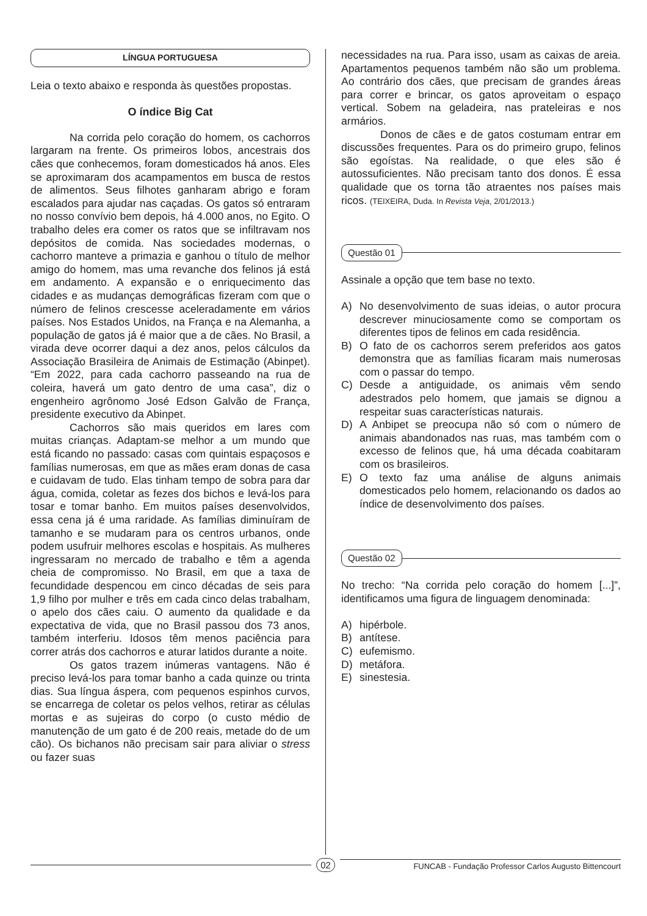LÍNGUA PORTUGUESA
Leia o texto abaixo e responda às questões propostas.
O índice Big Cat
Na corrida pelo coração do homem, os cachorros largaram na frente. Os primeiros lobos, ancestrais dos cães que conhecemos, foram domesticados há anos. Eles se aproximaram dos acampamentos em busca de restos de alimentos. Seus filhotes ganharam abrigo e foram escalados para ajudar nas caçadas. Os gatos só entraram no nosso convívio bem depois, há 4.000 anos, no Egito. O trabalho deles era comer os ratos que se infiltravam nos depósitos de comida. Nas sociedades modernas, o cachorro manteve a primazia e ganhou o título de melhor amigo do homem, mas uma revanche dos felinos já está em andamento. A expansão e o enriquecimento das cidades e as mudanças demográficas fizeram com que o número de felinos crescesse aceleradamente em vários países. Nos Estados Unidos, na França e na Alemanha, a população de gatos já é maior que a de cães. No Brasil, a virada deve ocorrer daqui a dez anos, pelos cálculos da Associação Brasileira de Animais de Estimação (Abinpet). “Em 2022, para cada cachorro passeando na rua de coleira, haverá um gato dentro de uma casa”, diz o engenheiro agrônomo José Edson Galvão de França, presidente executivo da Abinpet.
Cachorros são mais queridos em lares com muitas crianças. Adaptam-se melhor a um mundo que está ficando no passado: casas com quintais espaçosos e famílias numerosas, em que as mães eram donas de casa e cuidavam de tudo. Elas tinham tempo de sobra para dar água, comida, coletar as fezes dos bichos e levá-los para tosar e tomar banho. Em muitos países desenvolvidos, essa cena já é uma raridade. As famílias diminuíram de tamanho e se mudaram para os centros urbanos, onde podem usufruir melhores escolas e hospitais. As mulheres ingressaram no mercado de trabalho e têm a agenda cheia de compromisso. No Brasil, em que a taxa de fecundidade despencou em cinco décadas de seis para 1,9 filho por mulher e três em cada cinco delas trabalham, o apelo dos cães caiu. O aumento da qualidade e da expectativa de vida, que no Brasil passou dos 73 anos, também interferiu. Idosos têm menos paciência para correr atrás dos cachorros e aturar latidos durante a noite.
Os gatos trazem inúmeras vantagens. Não é preciso levá-los para tomar banho a cada quinze ou trinta dias. Sua língua áspera, com pequenos espinhos curvos, se encarrega de coletar os pelos velhos, retirar as células mortas e as sujeiras do corpo (o custo médio de manutenção de um gato é de 200 reais, metade do de um cão). Os bichanos não precisam sair para aliviar o stress ou fazer suas
necessidades na rua. Para isso, usam as caixas de areia. Apartamentos pequenos também não são um problema. Ao contrário dos cães, que precisam de grandes áreas para correr e brincar, os gatos aproveitam o espaço vertical. Sobem na geladeira, nas prateleiras e nos armários.
Donos de cães e de gatos costumam entrar em discussões frequentes. Para os do primeiro grupo, felinos são egoístas. Na realidade, o que eles são é autossuficientes. Não precisam tanto dos donos. É essa qualidade que os torna tão atraentes nos países mais ricos. (TEIXEIRA, Duda. In Revista Veja, 2/01/2013.)
Questão 01
Assinale a opção que tem base no texto.
A) No desenvolvimento de suas ideias, o autor procura descrever minuciosamente como se comportam os diferentes tipos de felinos em cada residência.
B) O fato de os cachorros serem preferidos aos gatos demonstra que as famílias ficaram mais numerosas com o passar do tempo.
C) Desde a antiguidade, os animais vêm sendo adestrados pelo homem, que jamais se dignou a respeitar suas características naturais.
D) A Anbipet se preocupa não só com o número de animais abandonados nas ruas, mas também com o excesso de felinos que, há uma década coabitaram com os brasileiros.
E) O texto faz uma análise de alguns animais domesticados pelo homem, relacionando os dados ao índice de desenvolvimento dos países.
Questão 02
No trecho: “Na corrida pelo coração do homem [...]”, identificamos uma figura de linguagem denominada:
A) hipérbole.
B) antítese.
C) eufemismo.
D) metáfora.
E) sinestesia.
02
FUNCAB - Fundação Professor Carlos Augusto Bittencourt